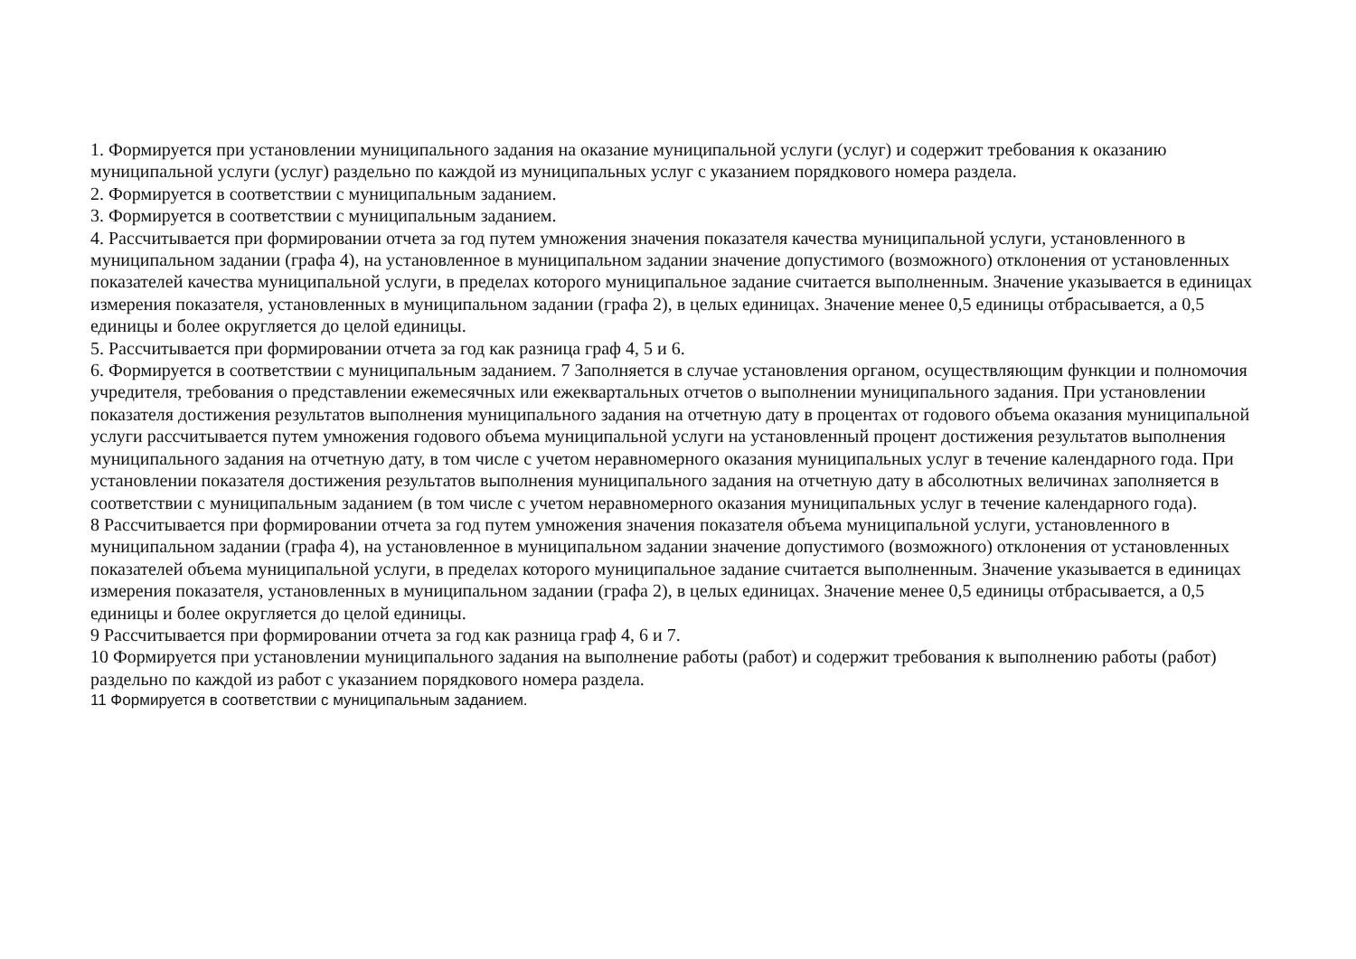1. Формируется при установлении муниципального задания на оказание муниципальной услуги (услуг) и содержит требования к оказанию муниципальной услуги (услуг) раздельно по каждой из муниципальных услуг с указанием порядкового номера раздела.
2. Формируется в соответствии с муниципальным заданием.
3. Формируется в соответствии с муниципальным заданием.
4. Рассчитывается при формировании отчета за год путем умножения значения показателя качества муниципальной услуги, установленного в муниципальном задании (графа 4), на установленное в муниципальном задании значение допустимого (возможного) отклонения от установленных показателей качества муниципальной услуги, в пределах которого муниципальное задание считается выполненным. Значение указывается в единицах измерения показателя, установленных в муниципальном задании (графа 2), в целых единицах. Значение менее 0,5 единицы отбрасывается, а 0,5 единицы и более округляется до целой единицы.
5. Рассчитывается при формировании отчета за год как разница граф 4, 5 и 6.
6. Формируется в соответствии с муниципальным заданием. 7 Заполняется в случае установления органом, осуществляющим функции и полномочия учредителя, требования о представлении ежемесячных или ежеквартальных отчетов о выполнении муниципального задания. При установлении показателя достижения результатов выполнения муниципального задания на отчетную дату в процентах от годового объема оказания муниципальной услуги рассчитывается путем умножения годового объема муниципальной услуги на установленный процент достижения результатов выполнения муниципального задания на отчетную дату, в том числе с учетом неравномерного оказания муниципальных услуг в течение календарного года. При установлении показателя достижения результатов выполнения муниципального задания на отчетную дату в абсолютных величинах заполняется в соответствии с муниципальным заданием (в том числе с учетом неравномерного оказания муниципальных услуг в течение календарного года).
8 Рассчитывается при формировании отчета за год путем умножения значения показателя объема муниципальной услуги, установленного в муниципальном задании (графа 4), на установленное в муниципальном задании значение допустимого (возможного) отклонения от установленных показателей объема муниципальной услуги, в пределах которого муниципальное задание считается выполненным. Значение указывается в единицах измерения показателя, установленных в муниципальном задании (графа 2), в целых единицах. Значение менее 0,5 единицы отбрасывается, а 0,5 единицы и более округляется до целой единицы.
9 Рассчитывается при формировании отчета за год как разница граф 4, 6 и 7.
10 Формируется при установлении муниципального задания на выполнение работы (работ) и содержит требования к выполнению работы (работ) раздельно по каждой из работ с указанием порядкового номера раздела.
11 Формируется в соответствии с муниципальным заданием.